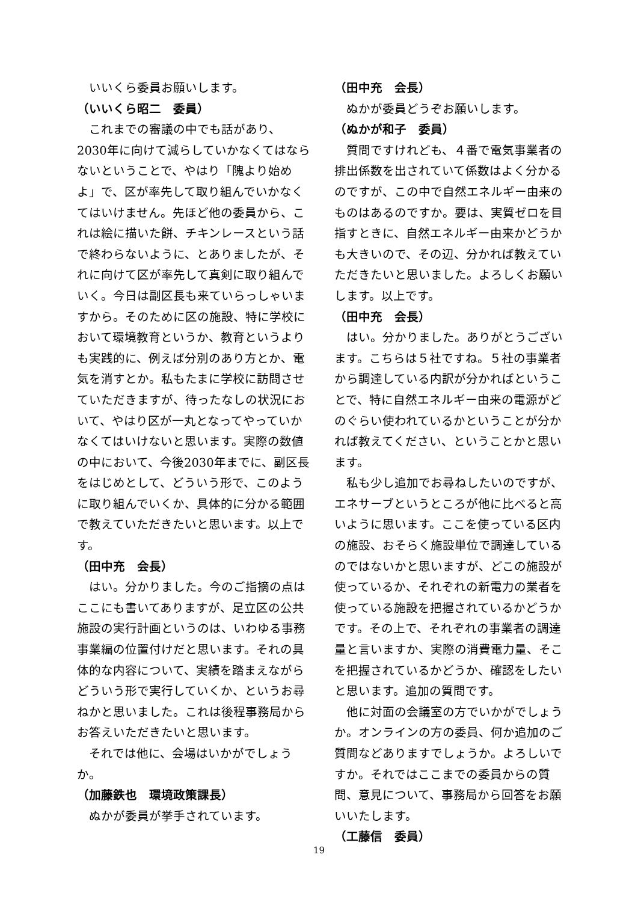いいくら委員お願いします。
（いいくら昭二　委員）
これまでの審議の中でも話があり、2030年に向けて減らしていかなくてはならないということで、やはり「隗より始めよ」で、区が率先して取り組んでいかなくてはいけません。先ほど他の委員から、これは絵に描いた餅、チキンレースという話で終わらないように、とありましたが、それに向けて区が率先して真剣に取り組んでいく。今日は副区長も来ていらっしゃいますから。そのために区の施設、特に学校において環境教育というか、教育というよりも実践的に、例えば分別のあり方とか、電気を消すとか。私もたまに学校に訪問させていただきますが、待ったなしの状況において、やはり区が一丸となってやっていかなくてはいけないと思います。実際の数値の中において、今後2030年までに、副区長をはじめとして、どういう形で、このように取り組んでいくか、具体的に分かる範囲で教えていただきたいと思います。以上です。
（田中充　会長）
はい。分かりました。今のご指摘の点はここにも書いてありますが、足立区の公共施設の実行計画というのは、いわゆる事務事業編の位置付けだと思います。それの具体的な内容について、実績を踏まえながらどういう形で実行していくか、というお尋ねかと思いました。これは後程事務局からお答えいただきたいと思います。
それでは他に、会場はいかがでしょうか。
（加藤鉄也　環境政策課長）
ぬかが委員が挙手されています。
（田中充　会長）
ぬかが委員どうぞお願いします。
（ぬかが和子　委員）
質問ですけれども、４番で電気事業者の排出係数を出されていて係数はよく分かるのですが、この中で自然エネルギー由来のものはあるのですか。要は、実質ゼロを目指すときに、自然エネルギー由来かどうかも大きいので、その辺、分かれば教えていただきたいと思いました。よろしくお願いします。以上です。
（田中充　会長）
はい。分かりました。ありがとうございます。こちらは５社ですね。５社の事業者から調達している内訳が分かればということで、特に自然エネルギー由来の電源がどのぐらい使われているかということが分かれば教えてください、ということかと思います。
私も少し追加でお尋ねしたいのですが、エネサーブというところが他に比べると高いように思います。ここを使っている区内の施設、おそらく施設単位で調達しているのではないかと思いますが、どこの施設が使っているか、それぞれの新電力の業者を使っている施設を把握されているかどうかです。その上で、それぞれの事業者の調達量と言いますか、実際の消費電力量、そこを把握されているかどうか、確認をしたいと思います。追加の質問です。
他に対面の会議室の方でいかがでしょうか。オンラインの方の委員、何か追加のご質問などありますでしょうか。よろしいですか。それではここまでの委員からの質問、意見について、事務局から回答をお願いいたします。
（工藤信　委員）
19